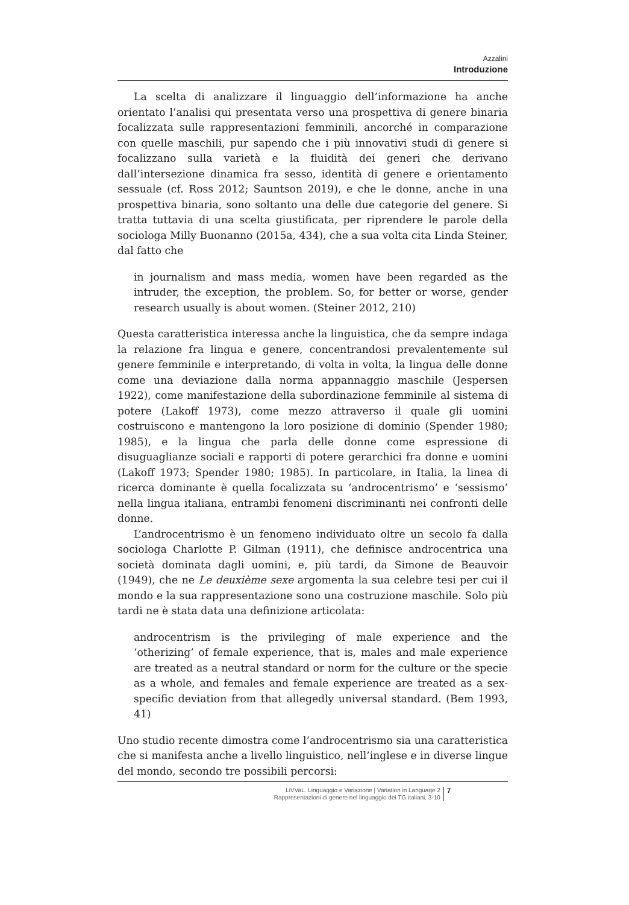Azzalini
Introduzione
La scelta di analizzare il linguaggio dell’informazione ha anche orientato l’analisi qui presentata verso una prospettiva di genere binaria focalizzata sulle rappresentazioni femminili, ancorché in comparazione con quelle maschili, pur sapendo che i più innovativi studi di genere si focalizzano sulla varietà e la fluidità dei generi che derivano dall’intersezione dinamica fra sesso, identità di genere e orientamento sessuale (cf. Ross 2012; Sauntson 2019), e che le donne, anche in una prospettiva binaria, sono soltanto una delle due categorie del genere. Si tratta tuttavia di una scelta giustificata, per riprendere le parole della sociologa Milly Buonanno (2015a, 434), che a sua volta cita Linda Steiner, dal fatto che
in journalism and mass media, women have been regarded as the intruder, the exception, the problem. So, for better or worse, gender research usually is about women. (Steiner 2012, 210)
Questa caratteristica interessa anche la linguistica, che da sempre indaga la relazione fra lingua e genere, concentrandosi prevalentemente sul genere femminile e interpretando, di volta in volta, la lingua delle donne come una deviazione dalla norma appannaggio maschile (Jespersen 1922), come manifestazione della subordinazione femminile al sistema di potere (Lakoff 1973), come mezzo attraverso il quale gli uomini costruiscono e mantengono la loro posizione di dominio (Spender 1980; 1985), e la lingua che parla delle donne come espressione di disuguaglianze sociali e rapporti di potere gerarchici fra donne e uomini (Lakoff 1973; Spender 1980; 1985). In particolare, in Italia, la linea di ricerca dominante è quella focalizzata su ‘androcentrismo’ e ‘sessismo’ nella lingua italiana, entrambi fenomeni discriminanti nei confronti delle donne.
L’androcentrismo è un fenomeno individuato oltre un secolo fa dalla sociologa Charlotte P. Gilman (1911), che definisce androcentrica una società dominata dagli uomini, e, più tardi, da Simone de Beauvoir (1949), che ne Le deuxième sexe argomenta la sua celebre tesi per cui il mondo e la sua rappresentazione sono una costruzione maschile. Solo più tardi ne è stata data una definizione articolata:
androcentrism is the privileging of male experience and the ‘otherizing’ of female experience, that is, males and male experience are treated as a neutral standard or norm for the culture or the specie as a whole, and females and female experience are treated as a sex-specific deviation from that allegedly universal standard. (Bem 1993, 41)
Uno studio recente dimostra come l’androcentrismo sia una caratteristica che si manifesta anche a livello linguistico, nell’inglese e in diverse lingue del mondo, secondo tre possibili percorsi:
LiVVaL. Linguaggio e Variazione | Variation in Language 2
Rappresentazioni di genere nel linguaggio dei TG italiani, 3-10
7